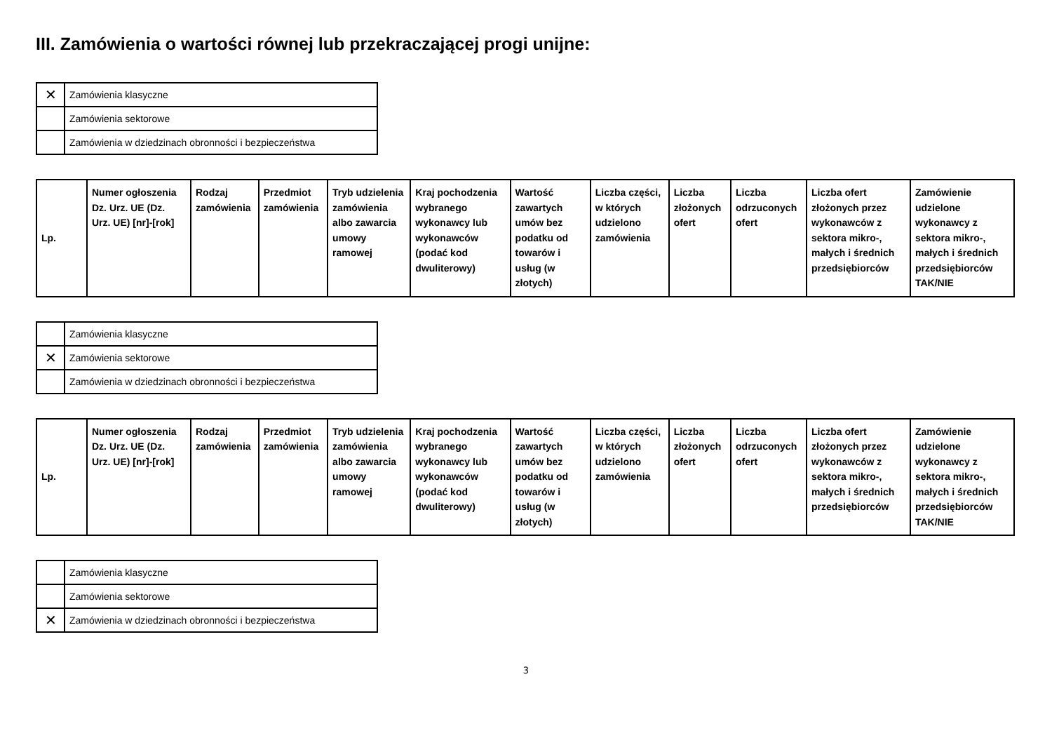III. Zamówienia o wartości równej lub przekraczającej progi unijne:
| ✕ | Zamówienia klasyczne |
| | Zamówienia sektorowe |
| | Zamówienia w dziedzinach obronności i bezpieczeństwa |
| Lp. | Numer ogłoszenia Dz. Urz. UE (Dz. Urz. UE) [nr]-[rok] | Rodzaj zamówienia | Przedmiot zamówienia | Tryb udzielenia zamówienia albo zawarcia umowy ramowej | Kraj pochodzenia wybranego wykonawcy lub wykonawców (podać kod dwuliterowy) | Wartość zawartych umów bez podatku od towarów i usług (w złotych) | Liczba części, w których udzielono zamówienia | Liczba złożonych ofert | Liczba odrzuconych ofert | Liczba ofert złożonych przez wykonawców z sektora mikro-, małych i średnich przedsiębiorców | Zamówienie udzielone wykonawcy z sektora mikro-, małych i średnich przedsiębiorców TAK/NIE |
| --- | --- | --- | --- | --- | --- | --- | --- | --- | --- | --- | --- |
| | Zamówienia klasyczne |
| ✕ | Zamówienia sektorowe |
| | Zamówienia w dziedzinach obronności i bezpieczeństwa |
| Lp. | Numer ogłoszenia Dz. Urz. UE (Dz. Urz. UE) [nr]-[rok] | Rodzaj zamówienia | Przedmiot zamówienia | Tryb udzielenia zamówienia albo zawarcia umowy ramowej | Kraj pochodzenia wybranego wykonawcy lub wykonawców (podać kod dwuliterowy) | Wartość zawartych umów bez podatku od towarów i usług (w złotych) | Liczba części, w których udzielono zamówienia | Liczba złożonych ofert | Liczba odrzuconych ofert | Liczba ofert złożonych przez wykonawców z sektora mikro-, małych i średnich przedsiębiorców | Zamówienie udzielone wykonawcy z sektora mikro-, małych i średnich przedsiębiorców TAK/NIE |
| --- | --- | --- | --- | --- | --- | --- | --- | --- | --- | --- | --- |
| | Zamówienia klasyczne |
| | Zamówienia sektorowe |
| ✕ | Zamówienia w dziedzinach obronności i bezpieczeństwa |
3